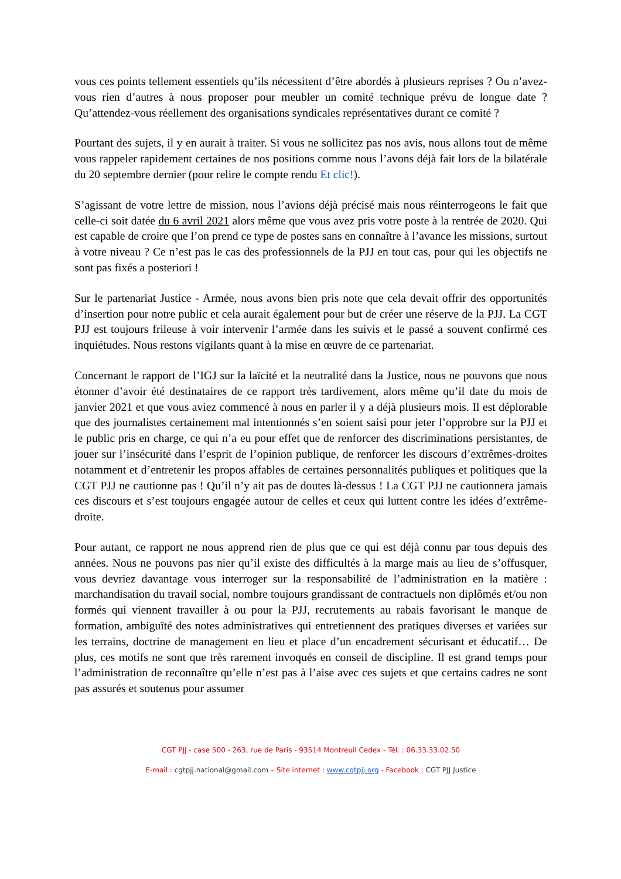vous ces points tellement essentiels qu’ils nécessitent d’être abordés à plusieurs reprises ? Ou n’avez-vous rien d’autres à nous proposer pour meubler un comité technique prévu de longue date ? Qu’attendez-vous réellement des organisations syndicales représentatives durant ce comité ?
Pourtant des sujets, il y en aurait à traiter. Si vous ne sollicitez pas nos avis, nous allons tout de même vous rappeler rapidement certaines de nos positions comme nous l’avons déjà fait lors de la bilatérale du 20 septembre dernier (pour relire le compte rendu Et clic!).
S’agissant de votre lettre de mission, nous l’avions déjà précisé mais nous réinterrogeons le fait que celle-ci soit datée du 6 avril 2021 alors même que vous avez pris votre poste à la rentrée de 2020. Qui est capable de croire que l’on prend ce type de postes sans en connaître à l’avance les missions, surtout à votre niveau ? Ce n’est pas le cas des professionnels de la PJJ en tout cas, pour qui les objectifs ne sont pas fixés a posteriori !
Sur le partenariat Justice - Armée, nous avons bien pris note que cela devait offrir des opportunités d’insertion pour notre public et cela aurait également pour but de créer une réserve de la PJJ. La CGT PJJ est toujours frileuse à voir intervenir l’armée dans les suivis et le passé a souvent confirmé ces inquiétudes. Nous restons vigilants quant à la mise en œuvre de ce partenariat.
Concernant le rapport de l’IGJ sur la laïcité et la neutralité dans la Justice, nous ne pouvons que nous étonner d’avoir été destinataires de ce rapport très tardivement, alors même qu’il date du mois de janvier 2021 et que vous aviez commencé à nous en parler il y a déjà plusieurs mois. Il est déplorable que des journalistes certainement mal intentionnés s’en soient saisi pour jeter l’opprobre sur la PJJ et le public pris en charge, ce qui n’a eu pour effet que de renforcer des discriminations persistantes, de jouer sur l’insécurité dans l’esprit de l’opinion publique, de renforcer les discours d’extrêmes-droites notamment et d’entretenir les propos affables de certaines personnalités publiques et politiques que la CGT PJJ ne cautionne pas ! Qu’il n’y ait pas de doutes là-dessus ! La CGT PJJ ne cautionnera jamais ces discours et s’est toujours engagée autour de celles et ceux qui luttent contre les idées d’extrême-droite.
Pour autant, ce rapport ne nous apprend rien de plus que ce qui est déjà connu par tous depuis des années. Nous ne pouvons pas nier qu’il existe des difficultés à la marge mais au lieu de s’offusquer, vous devriez davantage vous interroger sur la responsabilité de l’administration en la matière : marchandisation du travail social, nombre toujours grandissant de contractuels non diplômés et/ou non formés qui viennent travailler à ou pour la PJJ, recrutements au rabais favorisant le manque de formation, ambiguïté des notes administratives qui entretiennent des pratiques diverses et variées sur les terrains, doctrine de management en lieu et place d’un encadrement sécurisant et éducatif… De plus, ces motifs ne sont que très rarement invoqués en conseil de discipline. Il est grand temps pour l’administration de reconnaître qu’elle n’est pas à l’aise avec ces sujets et que certains cadres ne sont pas assurés et soutenus pour assumer
CGT PJJ - case 500 - 263, rue de Paris - 93514 Montreuil Cedex - Tél. : 06.33.33.02.50
E-mail : cgtpjj.national@gmail.com – Site internet : www.cgtpjj.org - Facebook : CGT PJJ Justice